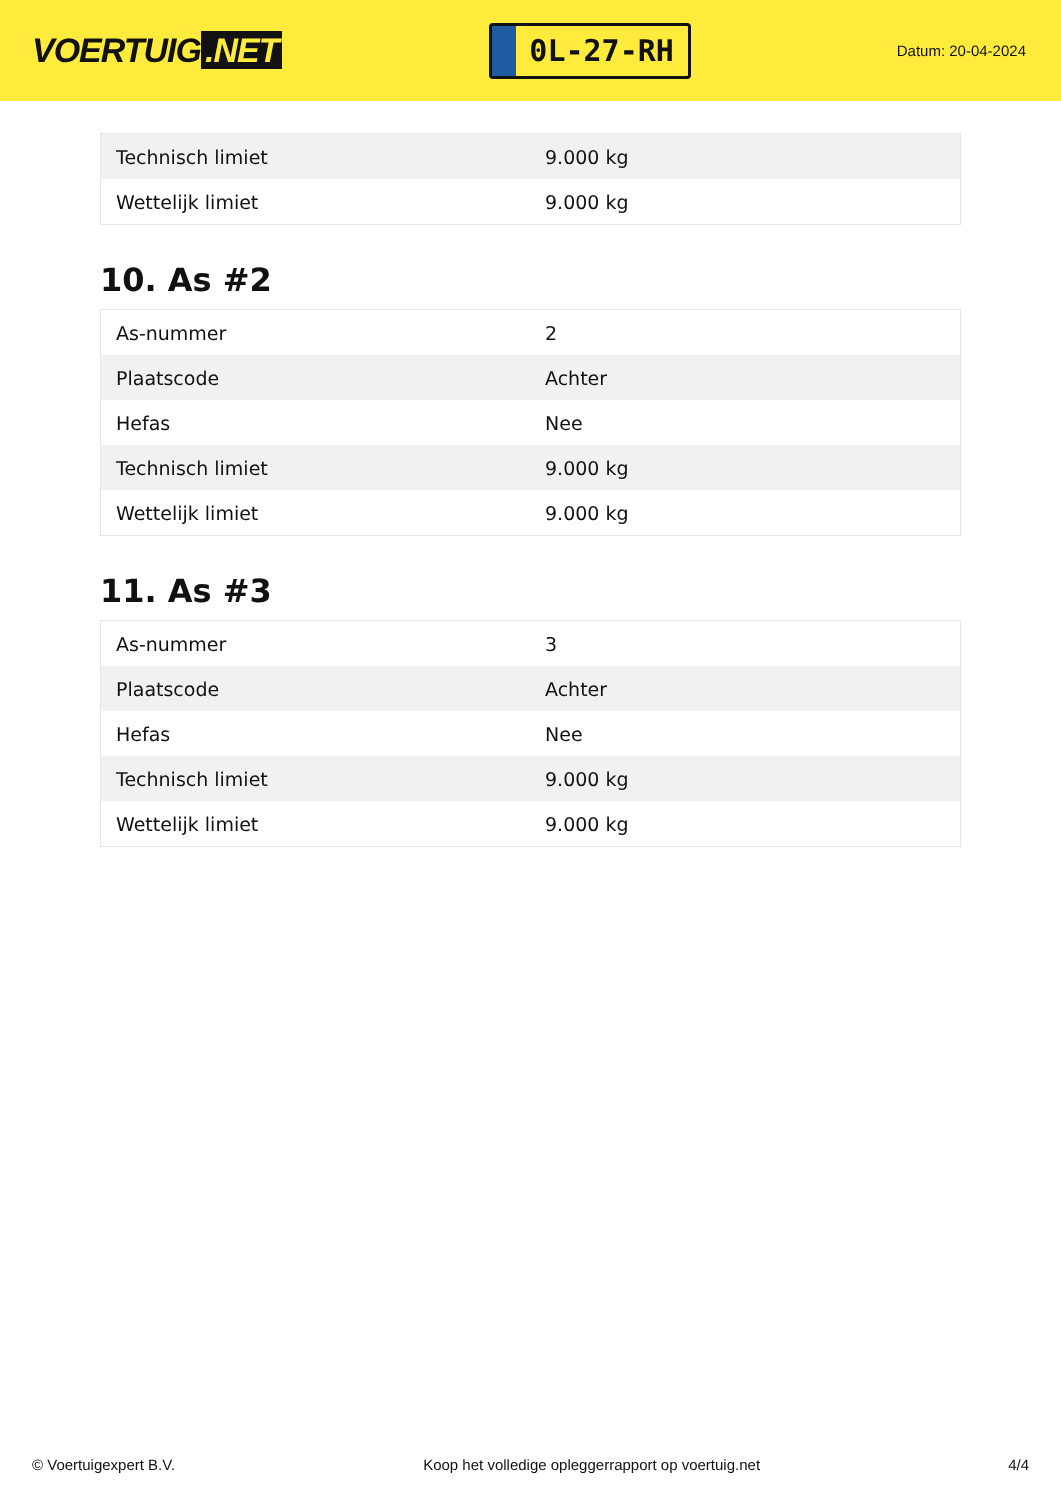VOERTUIG.NET
0L-27-RH
Datum: 20-04-2024
| Technisch limiet | 9.000 kg |
| Wettelijk limiet | 9.000 kg |
10. As #2
| As-nummer | 2 |
| Plaatscode | Achter |
| Hefas | Nee |
| Technisch limiet | 9.000 kg |
| Wettelijk limiet | 9.000 kg |
11. As #3
| As-nummer | 3 |
| Plaatscode | Achter |
| Hefas | Nee |
| Technisch limiet | 9.000 kg |
| Wettelijk limiet | 9.000 kg |
© Voertuigexpert B.V. Koop het volledige opleggerrapport op voertuig.net 4/4